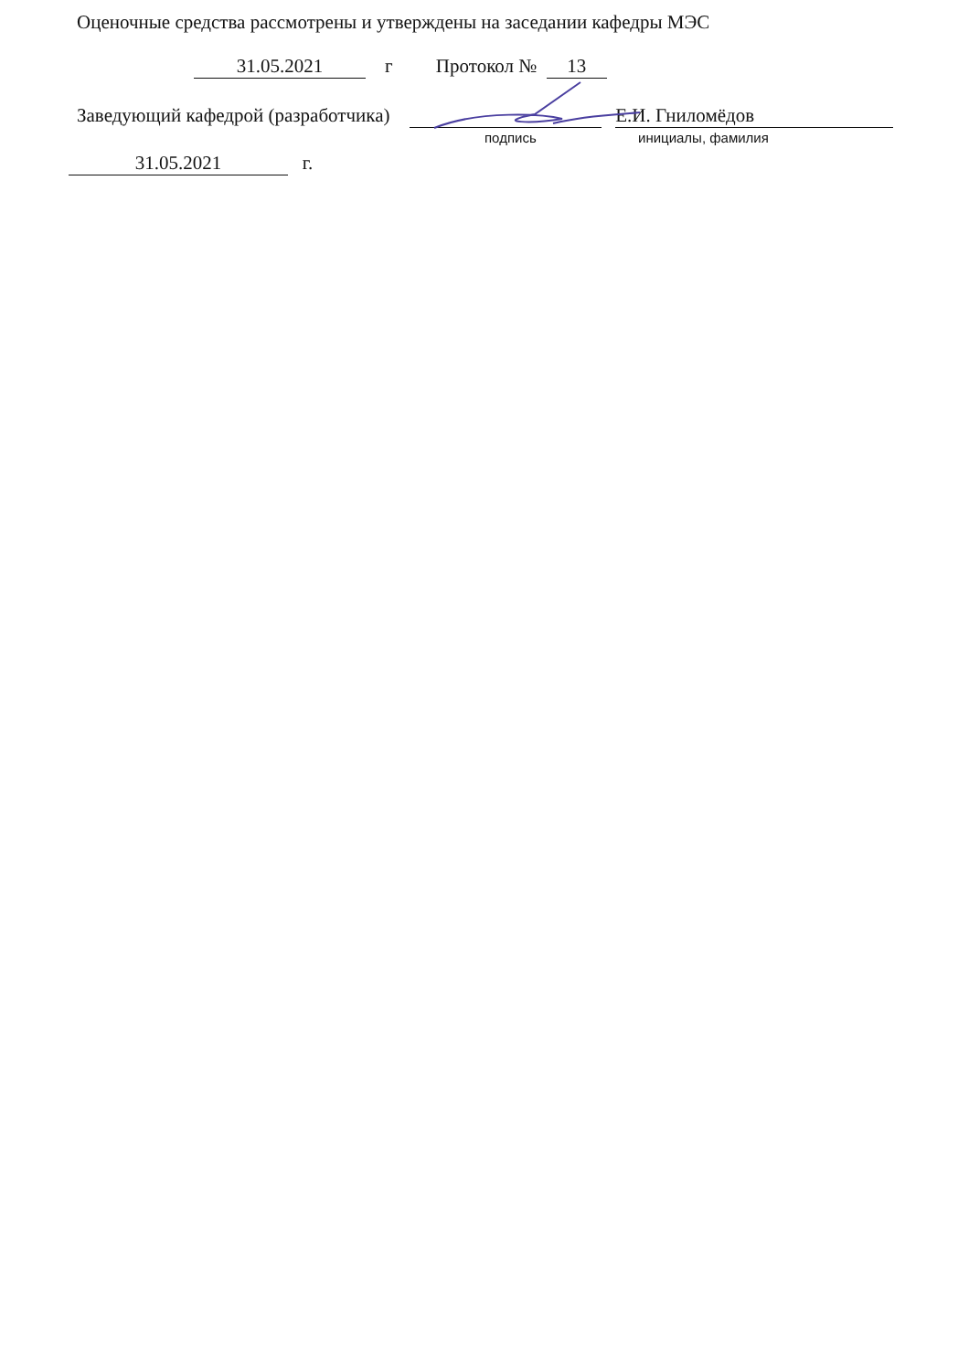Оценочные средства рассмотрены и утверждены на заседании кафедры МЭС
31.05.2021 г Протокол № 13
Заведующий кафедрой (разработчика) Е.И. Гниломёдов
подпись инициалы, фамилия
31.05.2021 г.